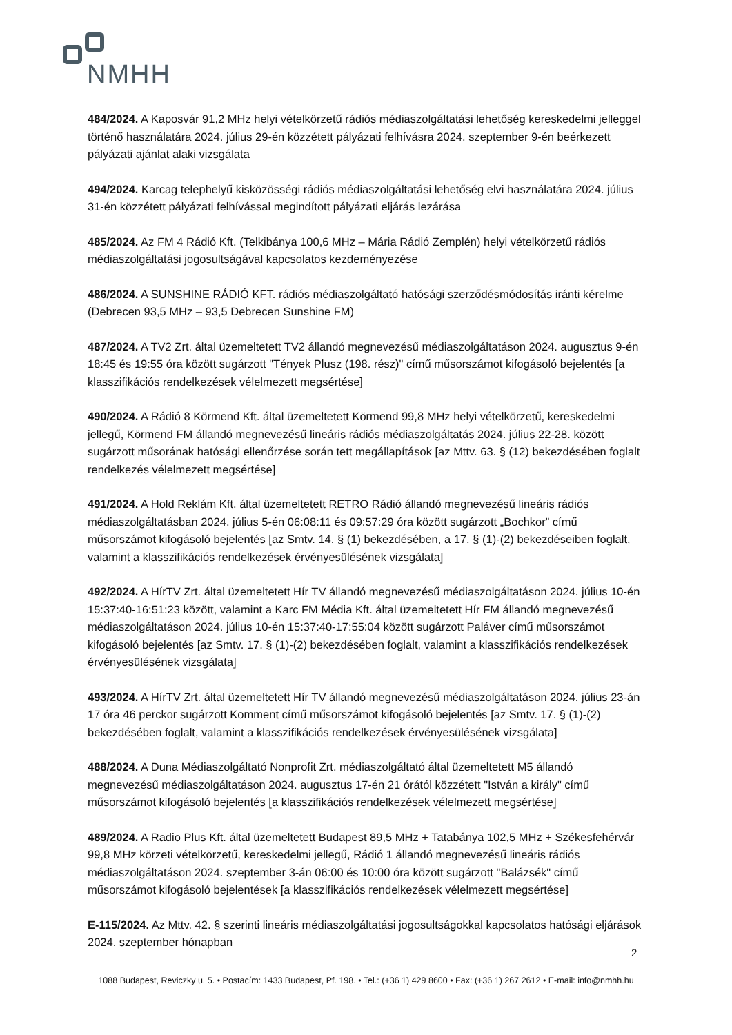NMHH
484/2024. A Kaposvár 91,2 MHz helyi vételkörzetű rádiós médiaszolgáltatási lehetőség kereskedelmi jelleggel történő használatára 2024. július 29-én közzétett pályázati felhívásra 2024. szeptember 9-én beérkezett pályázati ajánlat alaki vizsgálata
494/2024. Karcag telephelyű kisközösségi rádiós médiaszolgáltatási lehetőség elvi használatára 2024. július 31-én közzétett pályázati felhívással megindított pályázati eljárás lezárása
485/2024. Az FM 4 Rádió Kft. (Telkibánya 100,6 MHz – Mária Rádió Zemplén) helyi vételkörzetű rádiós médiaszolgáltatási jogosultságával kapcsolatos kezdeményezése
486/2024. A SUNSHINE RÁDIÓ KFT. rádiós médiaszolgáltató hatósági szerződésmódosítás iránti kérelme (Debrecen 93,5 MHz – 93,5 Debrecen Sunshine FM)
487/2024. A TV2 Zrt. által üzemeltetett TV2 állandó megnevezésű médiaszolgáltatáson 2024. augusztus 9-én 18:45 és 19:55 óra között sugárzott "Tények Plusz (198. rész)" című műsorszámot kifogásoló bejelentés [a klasszifikációs rendelkezések vélelmezett megsértése]
490/2024. A Rádió 8 Körmend Kft. által üzemeltetett Körmend 99,8 MHz helyi vételkörzetű, kereskedelmi jellegű, Körmend FM állandó megnevezésű lineáris rádiós médiaszolgáltatás 2024. július 22-28. között sugárzott műsorának hatósági ellenőrzése során tett megállapítások [az Mttv. 63. § (12) bekezdésében foglalt rendelkezés vélelmezett megsértése]
491/2024. A Hold Reklám Kft. által üzemeltetett RETRO Rádió állandó megnevezésű lineáris rádiós médiaszolgáltatásban 2024. július 5-én 06:08:11 és 09:57:29 óra között sugárzott „Bochkor” című műsorszámot kifogásoló bejelentés [az Smtv. 14. § (1) bekezdésében, a 17. § (1)-(2) bekezdéseiben foglalt, valamint a klasszifikációs rendelkezések érvényesülésének vizsgálata]
492/2024. A HírTV Zrt. által üzemeltetett Hír TV állandó megnevezésű médiaszolgáltatáson 2024. július 10-én 15:37:40-16:51:23 között, valamint a Karc FM Média Kft. által üzemeltetett Hír FM állandó megnevezésű médiaszolgáltatáson 2024. július 10-én 15:37:40-17:55:04 között sugárzott Paláver című műsorszámot kifogásoló bejelentés [az Smtv. 17. § (1)-(2) bekezdésében foglalt, valamint a klasszifikációs rendelkezések érvényesülésének vizsgálata]
493/2024. A HírTV Zrt. által üzemeltetett Hír TV állandó megnevezésű médiaszolgáltatáson 2024. július 23-án 17 óra 46 perckor sugárzott Komment című műsorszámot kifogásoló bejelentés [az Smtv. 17. § (1)-(2) bekezdésében foglalt, valamint a klasszifikációs rendelkezések érvényesülésének vizsgálata]
488/2024. A Duna Médiaszolgáltató Nonprofit Zrt. médiaszolgáltató által üzemeltetett M5 állandó megnevezésű médiaszolgáltatáson 2024. augusztus 17-én 21 órától közzétett "István a király" című műsorszámot kifogásoló bejelentés [a klasszifikációs rendelkezések vélelmezett megsértése]
489/2024. A Radio Plus Kft. által üzemeltetett Budapest 89,5 MHz + Tatabánya 102,5 MHz + Székesfehérvár 99,8 MHz körzeti vételkörzetű, kereskedelmi jellegű, Rádió 1 állandó megnevezésű lineáris rádiós médiaszolgáltatáson 2024. szeptember 3-án 06:00 és 10:00 óra között sugárzott "Balázsék" című műsorszámot kifogásoló bejelentések [a klasszifikációs rendelkezések vélelmezett megsértése]
E-115/2024. Az Mttv. 42. § szerinti lineáris médiaszolgáltatási jogosultságokkal kapcsolatos hatósági eljárások 2024. szeptember hónapban
2
1088 Budapest, Reviczky u. 5. • Postacím: 1433 Budapest, Pf. 198. • Tel.: (+36 1) 429 8600 • Fax: (+36 1) 267 2612 • E-mail: info@nmhh.hu